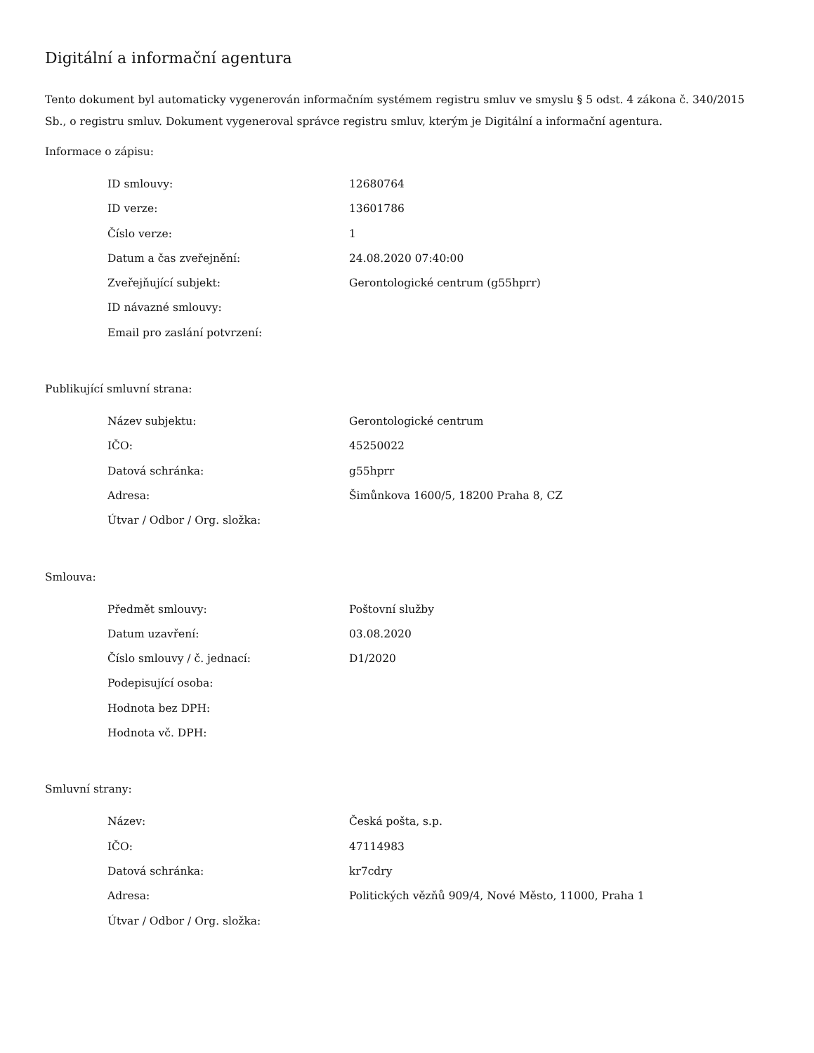Digitální a informační agentura
Tento dokument byl automaticky vygenerován informačním systémem registru smluv ve smyslu § 5 odst. 4 zákona č. 340/2015 Sb., o registru smluv. Dokument vygeneroval správce registru smluv, kterým je Digitální a informační agentura.
Informace o zápisu:
| ID smlouvy: | 12680764 |
| ID verze: | 13601786 |
| Číslo verze: | 1 |
| Datum a čas zveřejnění: | 24.08.2020 07:40:00 |
| Zveřejňující subjekt: | Gerontologické centrum (g55hprr) |
| ID návazné smlouvy: | |
| Email pro zaslání potvrzení: | |
Publikující smluvní strana:
| Název subjektu: | Gerontologické centrum |
| IČO: | 45250022 |
| Datová schránka: | g55hprr |
| Adresa: | Šimůnkova 1600/5, 18200 Praha 8, CZ |
| Útvar / Odbor / Org. složka: | |
Smlouva:
| Předmět smlouvy: | Poštovní služby |
| Datum uzavření: | 03.08.2020 |
| Číslo smlouvy / č. jednací: | D1/2020 |
| Podepisující osoba: | |
| Hodnota bez DPH: | |
| Hodnota vč. DPH: | |
Smluvní strany:
| Název: | Česká pošta, s.p. |
| IČO: | 47114983 |
| Datová schránka: | kr7cdry |
| Adresa: | Politických vězňů 909/4, Nové Město, 11000, Praha 1 |
| Útvar / Odbor / Org. složka: | |